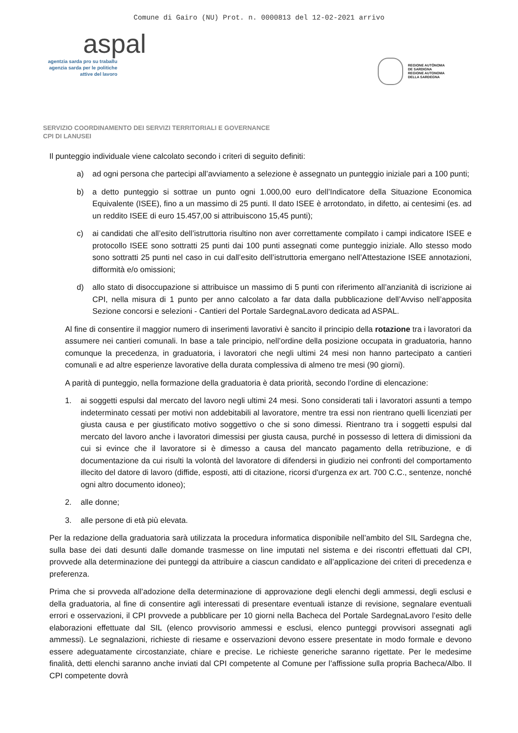Comune di Gairo (NU) Prot. n. 0000813 del 12-02-2021 arrivo
aspal
agentzia sarda pro su traballu
agenzia sarda per le politiche
attive del lavoro
REGIONE AUTÒNOMA
DE SARDIGNA
REGIONE AUTONOMA
DELLA SARDEGNA
SERVIZIO COORDINAMENTO DEI SERVIZI TERRITORIALI E GOVERNANCE
CPI DI LANUSEI
Il punteggio individuale viene calcolato secondo i criteri di seguito definiti:
a) ad ogni persona che partecipi all’avviamento a selezione è assegnato un punteggio iniziale pari a 100 punti;
b) a detto punteggio si sottrae un punto ogni 1.000,00 euro dell’Indicatore della Situazione Economica Equivalente (ISEE), fino a un massimo di 25 punti. Il dato ISEE è arrotondato, in difetto, ai centesimi (es. ad un reddito ISEE di euro 15.457,00 si attribuiscono 15,45 punti);
c) ai candidati che all’esito dell’istruttoria risultino non aver correttamente compilato i campi indicatore ISEE e protocollo ISEE sono sottratti 25 punti dai 100 punti assegnati come punteggio iniziale. Allo stesso modo sono sottratti 25 punti nel caso in cui dall’esito dell’istruttoria emergano nell’Attestazione ISEE annotazioni, difformità e/o omissioni;
d) allo stato di disoccupazione si attribuisce un massimo di 5 punti con riferimento all’anzianità di iscrizione ai CPI, nella misura di 1 punto per anno calcolato a far data dalla pubblicazione dell’Avviso nell’apposita Sezione concorsi e selezioni - Cantieri del Portale SardegnaLavoro dedicata ad ASPAL.
Al fine di consentire il maggior numero di inserimenti lavorativi è sancito il principio della rotazione tra i lavoratori da assumere nei cantieri comunali. In base a tale principio, nell’ordine della posizione occupata in graduatoria, hanno comunque la precedenza, in graduatoria, i lavoratori che negli ultimi 24 mesi non hanno partecipato a cantieri comunali e ad altre esperienze lavorative della durata complessiva di almeno tre mesi (90 giorni).
A parità di punteggio, nella formazione della graduatoria è data priorità, secondo l’ordine di elencazione:
1. ai soggetti espulsi dal mercato del lavoro negli ultimi 24 mesi. Sono considerati tali i lavoratori assunti a tempo indeterminato cessati per motivi non addebitabili al lavoratore, mentre tra essi non rientrano quelli licenziati per giusta causa e per giustificato motivo soggettivo o che si sono dimessi. Rientrano tra i soggetti espulsi dal mercato del lavoro anche i lavoratori dimessisi per giusta causa, purché in possesso di lettera di dimissioni da cui si evince che il lavoratore si è dimesso a causa del mancato pagamento della retribuzione, e di documentazione da cui risulti la volontà del lavoratore di difendersi in giudizio nei confronti del comportamento illecito del datore di lavoro (diffide, esposti, atti di citazione, ricorsi d'urgenza ex art. 700 C.C., sentenze, nonché ogni altro documento idoneo);
2. alle donne;
3. alle persone di età più elevata.
Per la redazione della graduatoria sarà utilizzata la procedura informatica disponibile nell’ambito del SIL Sardegna che, sulla base dei dati desunti dalle domande trasmesse on line imputati nel sistema e dei riscontri effettuati dal CPI, provvede alla determinazione dei punteggi da attribuire a ciascun candidato e all’applicazione dei criteri di precedenza e preferenza.
Prima che si provveda all’adozione della determinazione di approvazione degli elenchi degli ammessi, degli esclusi e della graduatoria, al fine di consentire agli interessati di presentare eventuali istanze di revisione, segnalare eventuali errori e osservazioni, il CPI provvede a pubblicare per 10 giorni nella Bacheca del Portale SardegnaLavoro l’esito delle elaborazioni effettuate dal SIL (elenco provvisorio ammessi e esclusi, elenco punteggi provvisori assegnati agli ammessi). Le segnalazioni, richieste di riesame e osservazioni devono essere presentate in modo formale e devono essere adeguatamente circostanziate, chiare e precise. Le richieste generiche saranno rigettate. Per le medesime finalità, detti elenchi saranno anche inviati dal CPI competente al Comune per l’affissione sulla propria Bacheca/Albo. Il CPI competente dovrà